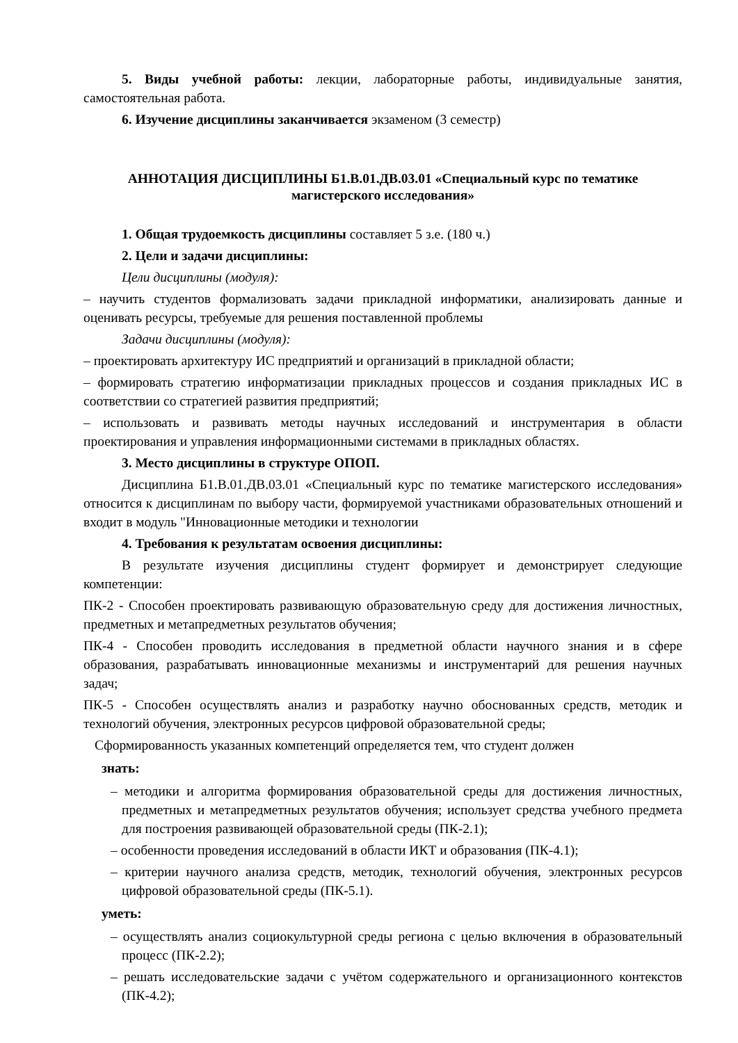5. Виды учебной работы: лекции, лабораторные работы, индивидуальные занятия, самостоятельная работа.
6. Изучение дисциплины заканчивается экзаменом (3 семестр)
АННОТАЦИЯ ДИСЦИПЛИНЫ Б1.В.01.ДВ.03.01 «Специальный курс по тематике магистерского исследования»
1. Общая трудоемкость дисциплины составляет 5 з.е. (180 ч.)
2. Цели и задачи дисциплины:
Цели дисциплины (модуля):
– научить студентов формализовать задачи прикладной информатики, анализировать данные и оценивать ресурсы, требуемые для решения поставленной проблемы
Задачи дисциплины (модуля):
– проектировать архитектуру ИС предприятий и организаций в прикладной области;
– формировать стратегию информатизации прикладных процессов и создания прикладных ИС в соответствии со стратегией развития предприятий;
– использовать и развивать методы научных исследований и инструментария в области проектирования и управления информационными системами в прикладных областях.
3. Место дисциплины в структуре ОПОП.
Дисциплина Б1.В.01.ДВ.03.01 «Специальный курс по тематике магистерского исследования» относится к дисциплинам по выбору части, формируемой участниками образовательных отношений и входит в модуль "Инновационные методики и технологии
4. Требования к результатам освоения дисциплины:
В результате изучения дисциплины студент формирует и демонстрирует следующие компетенции:
ПК-2 - Способен проектировать развивающую образовательную среду для достижения личностных, предметных и метапредметных результатов обучения;
ПК-4 - Способен проводить исследования в предметной области научного знания и в сфере образования, разрабатывать инновационные механизмы и инструментарий для решения научных задач;
ПК-5 - Способен осуществлять анализ и разработку научно обоснованных средств, методик и технологий обучения, электронных ресурсов цифровой образовательной среды;
Сформированность указанных компетенций определяется тем, что студент должен
знать:
– методики и алгоритма формирования образовательной среды для достижения личностных, предметных и метапредметных результатов обучения; использует средства учебного предмета для построения развивающей образовательной среды (ПК-2.1);
– особенности проведения исследований в области ИКТ и образования (ПК-4.1);
– критерии научного анализа средств, методик, технологий обучения, электронных ресурсов цифровой образовательной среды (ПК-5.1).
уметь:
– осуществлять анализ социокультурной среды региона с целью включения в образовательный процесс (ПК-2.2);
– решать исследовательские задачи с учётом содержательного и организационного контекстов (ПК-4.2);